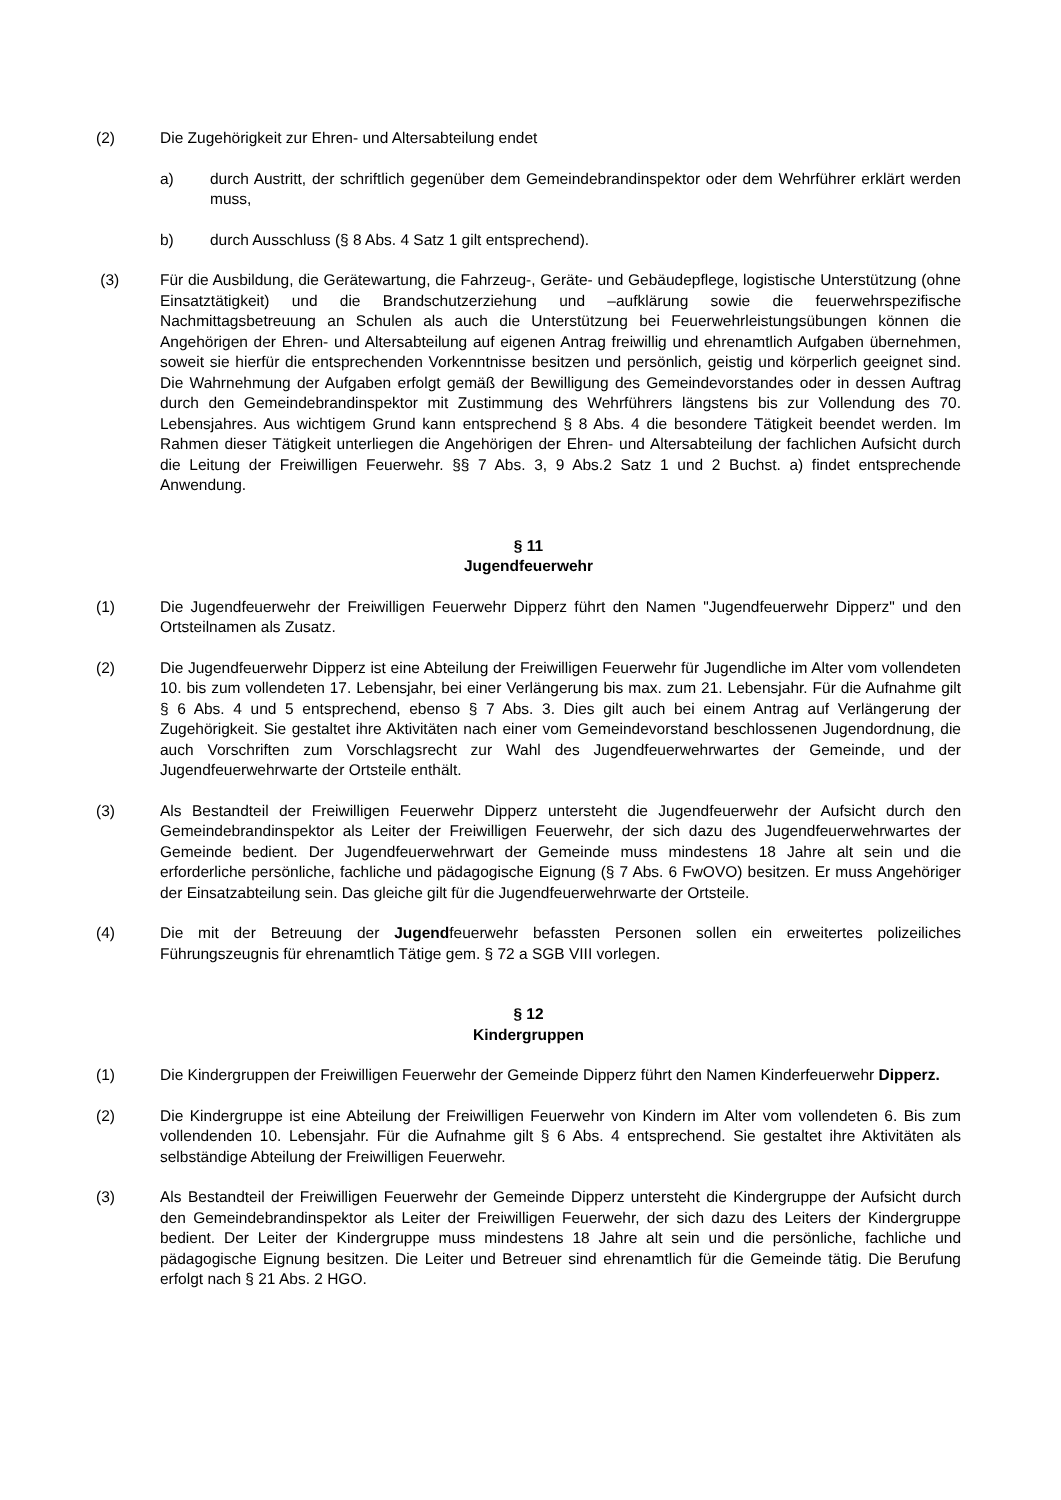(2) Die Zugehörigkeit zur Ehren- und Altersabteilung endet
a) durch Austritt, der schriftlich gegenüber dem Gemeindebrandinspektor oder dem Wehrführer erklärt werden muss,
b) durch Ausschluss (§ 8 Abs. 4 Satz 1 gilt entsprechend).
(3) Für die Ausbildung, die Gerätewartung, die Fahrzeug-, Geräte- und Gebäudepflege, logistische Unterstützung (ohne Einsatztätigkeit) und die Brandschutzerziehung und –aufklärung sowie die feuerwehrspezifische Nachmittagsbetreuung an Schulen als auch die Unterstützung bei Feuerwehrleistungsübungen können die Angehörigen der Ehren- und Altersabteilung auf eigenen Antrag freiwillig und ehrenamtlich Aufgaben übernehmen, soweit sie hierfür die entsprechenden Vorkenntnisse besitzen und persönlich, geistig und körperlich geeignet sind. Die Wahrnehmung der Aufgaben erfolgt gemäß der Bewilligung des Gemeindevorstandes oder in dessen Auftrag durch den Gemeindebrandinspektor mit Zustimmung des Wehrführers längstens bis zur Vollendung des 70. Lebensjahres. Aus wichtigem Grund kann entsprechend § 8 Abs. 4 die besondere Tätigkeit beendet werden. Im Rahmen dieser Tätigkeit unterliegen die Angehörigen der Ehren- und Altersabteilung der fachlichen Aufsicht durch die Leitung der Freiwilligen Feuerwehr. §§ 7 Abs. 3, 9 Abs.2 Satz 1 und 2 Buchst. a) findet entsprechende Anwendung.
§ 11
Jugendfeuerwehr
(1) Die Jugendfeuerwehr der Freiwilligen Feuerwehr Dipperz führt den Namen "Jugendfeuerwehr Dipperz" und den Ortsteilnamen als Zusatz.
(2) Die Jugendfeuerwehr Dipperz ist eine Abteilung der Freiwilligen Feuerwehr für Jugendliche im Alter vom vollendeten 10. bis zum vollendeten 17. Lebensjahr, bei einer Verlängerung bis max. zum 21. Lebensjahr. Für die Aufnahme gilt § 6 Abs. 4 und 5 entsprechend, ebenso § 7 Abs. 3. Dies gilt auch bei einem Antrag auf Verlängerung der Zugehörigkeit. Sie gestaltet ihre Aktivitäten nach einer vom Gemeindevorstand beschlossenen Jugendordnung, die auch Vorschriften zum Vorschlagsrecht zur Wahl des Jugendfeuerwehrwartes der Gemeinde, und der Jugendfeuerwehrwarte der Ortsteile enthält.
(3) Als Bestandteil der Freiwilligen Feuerwehr Dipperz untersteht die Jugendfeuerwehr der Aufsicht durch den Gemeindebrandinspektor als Leiter der Freiwilligen Feuerwehr, der sich dazu des Jugendfeuerwehrwartes der Gemeinde bedient. Der Jugendfeuerwehrwart der Gemeinde muss mindestens 18 Jahre alt sein und die erforderliche persönliche, fachliche und pädagogische Eignung (§ 7 Abs. 6 FwOVO) besitzen. Er muss Angehöriger der Einsatzabteilung sein. Das gleiche gilt für die Jugendfeuerwehrwarte der Ortsteile.
(4) Die mit der Betreuung der Jugendfeuerwehr befassten Personen sollen ein erweitertes polizeiliches Führungszeugnis für ehrenamtlich Tätige gem. § 72 a SGB VIII vorlegen.
§ 12
Kindergruppen
(1) Die Kindergruppen der Freiwilligen Feuerwehr der Gemeinde Dipperz führt den Namen Kinderfeuerwehr Dipperz.
(2) Die Kindergruppe ist eine Abteilung der Freiwilligen Feuerwehr von Kindern im Alter vom vollendeten 6. Bis zum vollendenden 10. Lebensjahr. Für die Aufnahme gilt § 6 Abs. 4 entsprechend. Sie gestaltet ihre Aktivitäten als selbständige Abteilung der Freiwilligen Feuerwehr.
(3) Als Bestandteil der Freiwilligen Feuerwehr der Gemeinde Dipperz untersteht die Kindergruppe der Aufsicht durch den Gemeindebrandinspektor als Leiter der Freiwilligen Feuerwehr, der sich dazu des Leiters der Kindergruppe bedient. Der Leiter der Kindergruppe muss mindestens 18 Jahre alt sein und die persönliche, fachliche und pädagogische Eignung besitzen. Die Leiter und Betreuer sind ehrenamtlich für die Gemeinde tätig. Die Berufung erfolgt nach § 21 Abs. 2 HGO.